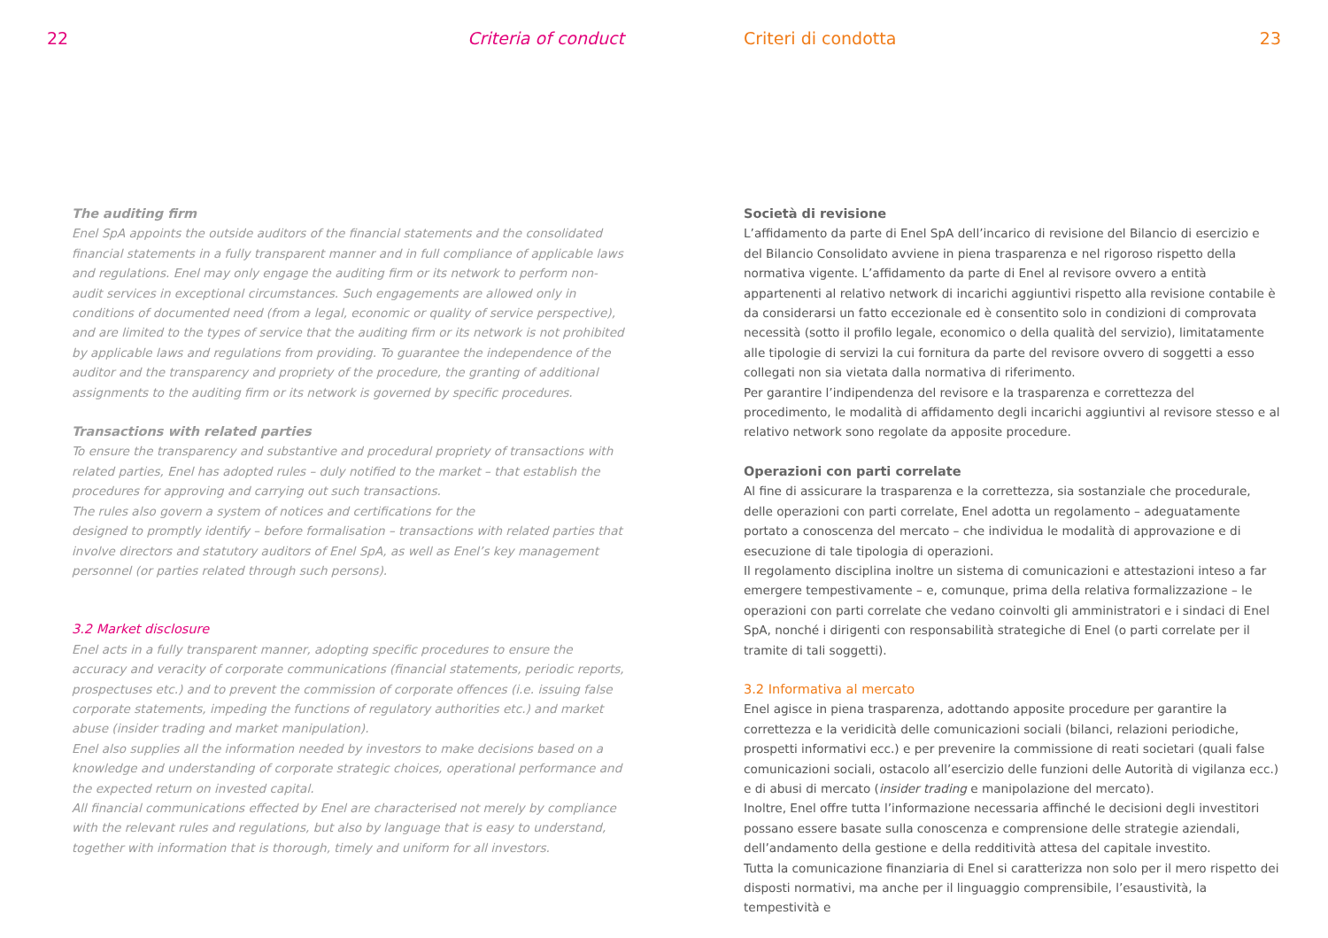22 Criteria of conduct
The auditing firm
Enel SpA appoints the outside auditors of the financial statements and the consolidated financial statements in a fully transparent manner and in full compliance of applicable laws and regulations. Enel may only engage the auditing firm or its network to perform non-audit services in exceptional circumstances. Such engagements are allowed only in conditions of documented need (from a legal, economic or quality of service perspective), and are limited to the types of service that the auditing firm or its network is not prohibited by applicable laws and regulations from providing. To guarantee the independence of the auditor and the transparency and propriety of the procedure, the granting of additional assignments to the auditing firm or its network is governed by specific procedures.
Transactions with related parties
To ensure the transparency and substantive and procedural propriety of transactions with related parties, Enel has adopted rules – duly notified to the market – that establish the procedures for approving and carrying out such transactions.
The rules also govern a system of notices and certifications for the
designed to promptly identify – before formalisation – transactions with related parties that involve directors and statutory auditors of Enel SpA, as well as Enel’s key management personnel (or parties related through such persons).
3.2 Market disclosure
Enel acts in a fully transparent manner, adopting specific procedures to ensure the accuracy and veracity of corporate communications (financial statements, periodic reports, prospectuses etc.) and to prevent the commission of corporate offences (i.e. issuing false corporate statements, impeding the functions of regulatory authorities etc.) and market abuse (insider trading and market manipulation).
Enel also supplies all the information needed by investors to make decisions based on a knowledge and understanding of corporate strategic choices, operational performance and the expected return on invested capital.
All financial communications effected by Enel are characterised not merely by compliance with the relevant rules and regulations, but also by language that is easy to understand, together with information that is thorough, timely and uniform for all investors.
Criteri di condotta 23
Società di revisione
L’affidamento da parte di Enel SpA dell’incarico di revisione del Bilancio di esercizio e del Bilancio Consolidato avviene in piena trasparenza e nel rigoroso rispetto della normativa vigente. L’affidamento da parte di Enel al revisore ovvero a entità appartenenti al relativo network di incarichi aggiuntivi rispetto alla revisione contabile è da considerarsi un fatto eccezionale ed è consentito solo in condizioni di comprovata necessità (sotto il profilo legale, economico o della qualità del servizio), limitatamente alle tipologie di servizi la cui fornitura da parte del revisore ovvero di soggetti a esso collegati non sia vietata dalla normativa di riferimento.
Per garantire l’indipendenza del revisore e la trasparenza e correttezza del procedimento, le modalità di affidamento degli incarichi aggiuntivi al revisore stesso e al relativo network sono regolate da apposite procedure.
Operazioni con parti correlate
Al fine di assicurare la trasparenza e la correttezza, sia sostanziale che procedurale, delle operazioni con parti correlate, Enel adotta un regolamento – adeguatamente portato a conoscenza del mercato – che individua le modalità di approvazione e di esecuzione di tale tipologia di operazioni.
Il regolamento disciplina inoltre un sistema di comunicazioni e attestazioni inteso a far emergere tempestivamente – e, comunque, prima della relativa formalizzazione – le operazioni con parti correlate che vedano coinvolti gli amministratori e i sindaci di Enel SpA, nonché i dirigenti con responsabilità strategiche di Enel (o parti correlate per il tramite di tali soggetti).
3.2 Informativa al mercato
Enel agisce in piena trasparenza, adottando apposite procedure per garantire la correttezza e la veridicità delle comunicazioni sociali (bilanci, relazioni periodiche, prospetti informativi ecc.) e per prevenire la commissione di reati societari (quali false comunicazioni sociali, ostacolo all’esercizio delle funzioni delle Autorità di vigilanza ecc.) e di abusi di mercato (insider trading e manipolazione del mercato).
Inoltre, Enel offre tutta l’informazione necessaria affinché le decisioni degli investitori possano essere basate sulla conoscenza e comprensione delle strategie aziendali, dell’andamento della gestione e della redditività attesa del capitale investito.
Tutta la comunicazione finanziaria di Enel si caratterizza non solo per il mero rispetto dei disposti normativi, ma anche per il linguaggio comprensibile, l’esaustività, la tempestività e